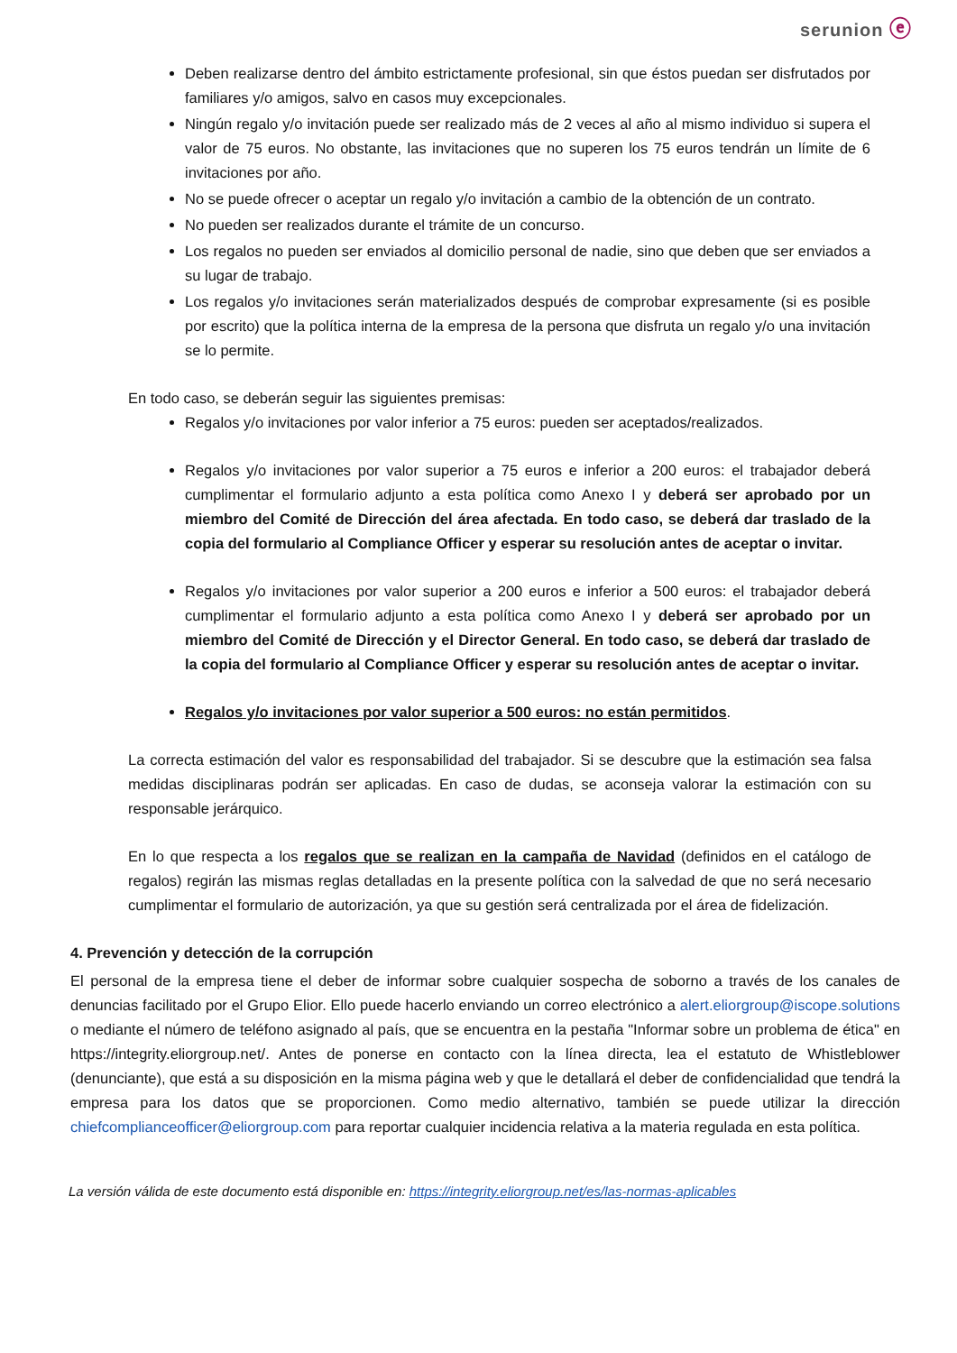serunion ⓔ
Deben realizarse dentro del ámbito estrictamente profesional, sin que éstos puedan ser disfrutados por familiares y/o amigos, salvo en casos muy excepcionales.
Ningún regalo y/o invitación puede ser realizado más de 2 veces al año al mismo individuo si supera el valor de 75 euros. No obstante, las invitaciones que no superen los 75 euros tendrán un límite de 6 invitaciones por año.
No se puede ofrecer o aceptar un regalo y/o invitación a cambio de la obtención de un contrato.
No pueden ser realizados durante el trámite de un concurso.
Los regalos no pueden ser enviados al domicilio personal de nadie, sino que deben que ser enviados a su lugar de trabajo.
Los regalos y/o invitaciones serán materializados después de comprobar expresamente (si es posible por escrito) que la política interna de la empresa de la persona que disfruta un regalo y/o una invitación se lo permite.
En todo caso, se deberán seguir las siguientes premisas:
Regalos y/o invitaciones por valor inferior a 75 euros: pueden ser aceptados/realizados.
Regalos y/o invitaciones por valor superior a 75 euros e inferior a 200 euros: el trabajador deberá cumplimentar el formulario adjunto a esta política como Anexo I y deberá ser aprobado por un miembro del Comité de Dirección del área afectada. En todo caso, se deberá dar traslado de la copia del formulario al Compliance Officer y esperar su resolución antes de aceptar o invitar.
Regalos y/o invitaciones por valor superior a 200 euros e inferior a 500 euros: el trabajador deberá cumplimentar el formulario adjunto a esta política como Anexo I y deberá ser aprobado por un miembro del Comité de Dirección y el Director General. En todo caso, se deberá dar traslado de la copia del formulario al Compliance Officer y esperar su resolución antes de aceptar o invitar.
Regalos y/o invitaciones por valor superior a 500 euros: no están permitidos.
La correcta estimación del valor es responsabilidad del trabajador. Si se descubre que la estimación sea falsa medidas disciplinaras podrán ser aplicadas. En caso de dudas, se aconseja valorar la estimación con su responsable jerárquico.
En lo que respecta a los regalos que se realizan en la campaña de Navidad (definidos en el catálogo de regalos) regirán las mismas reglas detalladas en la presente política con la salvedad de que no será necesario cumplimentar el formulario de autorización, ya que su gestión será centralizada por el área de fidelización.
4. Prevención y detección de la corrupción
El personal de la empresa tiene el deber de informar sobre cualquier sospecha de soborno a través de los canales de denuncias facilitado por el Grupo Elior. Ello puede hacerlo enviando un correo electrónico a alert.eliorgroup@iscope.solutions o mediante el número de teléfono asignado al país, que se encuentra en la pestaña "Informar sobre un problema de ética" en https://integrity.eliorgroup.net/. Antes de ponerse en contacto con la línea directa, lea el estatuto de Whistleblower (denunciante), que está a su disposición en la misma página web y que le detallará el deber de confidencialidad que tendrá la empresa para los datos que se proporcionen. Como medio alternativo, también se puede utilizar la dirección chiefcomplianceofficer@eliorgroup.com para reportar cualquier incidencia relativa a la materia regulada en esta política.
La versión válida de este documento está disponible en: https://integrity.eliorgroup.net/es/las-normas-aplicables